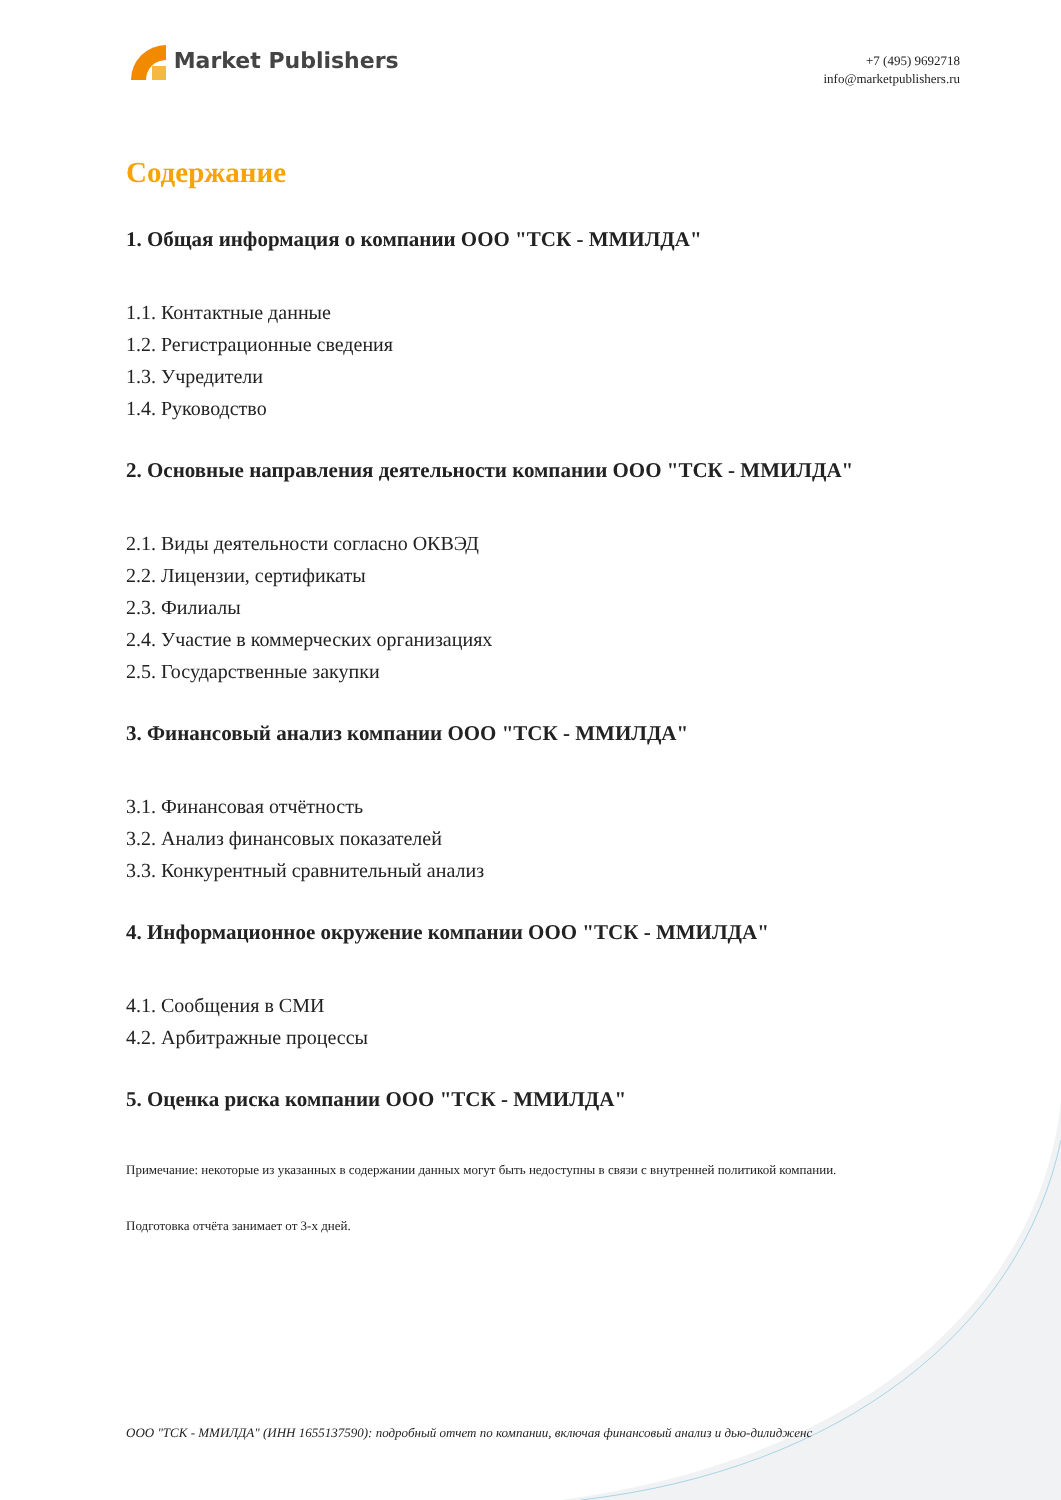Market Publishers
+7 (495) 9692718
info@marketpublishers.ru
Содержание
1. Общая информация о компании ООО "ТСК - ММИЛДА"
1.1. Контактные данные
1.2. Регистрационные сведения
1.3. Учредители
1.4. Руководство
2. Основные направления деятельности компании ООО "ТСК - ММИЛДА"
2.1. Виды деятельности согласно ОКВЭД
2.2. Лицензии, сертификаты
2.3. Филиалы
2.4. Участие в коммерческих организациях
2.5. Государственные закупки
3. Финансовый анализ компании ООО "ТСК - ММИЛДА"
3.1. Финансовая отчётность
3.2. Анализ финансовых показателей
3.3. Конкурентный сравнительный анализ
4. Информационное окружение компании ООО "ТСК - ММИЛДА"
4.1. Сообщения в СМИ
4.2. Арбитражные процессы
5. Оценка риска компании ООО "ТСК - ММИЛДА"
Примечание: некоторые из указанных в содержании данных могут быть недоступны в связи с внутренней политикой компании.
Подготовка отчёта занимает от 3-х дней.
ООО "ТСК - ММИЛДА" (ИНН 1655137590): подробный отчет по компании, включая финансовый анализ и дью-дилидженс